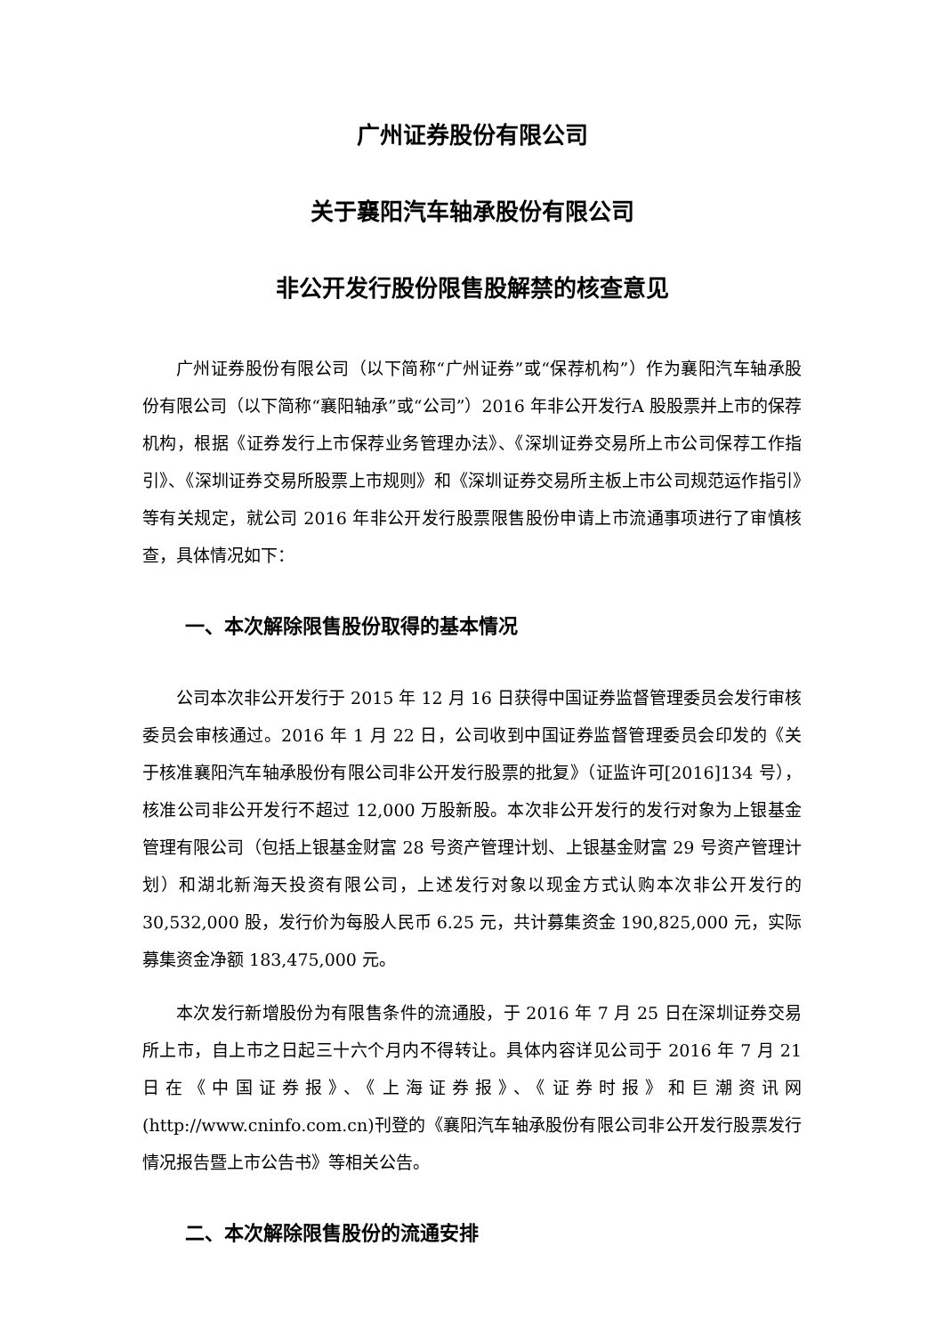广州证券股份有限公司
关于襄阳汽车轴承股份有限公司
非公开发行股份限售股解禁的核查意见
广州证券股份有限公司（以下简称“广州证券”或“保荐机构”）作为襄阳汽车轴承股份有限公司（以下简称“襄阳轴承”或“公司”）2016 年非公开发行A 股股票并上市的保荐机构，根据《证券发行上市保荐业务管理办法》、《深圳证券交易所上市公司保荐工作指引》、《深圳证券交易所股票上市规则》和《深圳证券交易所主板上市公司规范运作指引》等有关规定，就公司 2016 年非公开发行股票限售股份申请上市流通事项进行了审慎核查，具体情况如下：
一、本次解除限售股份取得的基本情况
公司本次非公开发行于 2015 年 12 月 16 日获得中国证券监督管理委员会发行审核委员会审核通过。2016 年 1 月 22 日，公司收到中国证券监督管理委员会印发的《关于核准襄阳汽车轴承股份有限公司非公开发行股票的批复》（证监许可[2016]134 号），核准公司非公开发行不超过 12,000 万股新股。本次非公开发行的发行对象为上银基金管理有限公司（包括上银基金财富 28 号资产管理计划、上银基金财富 29 号资产管理计划）和湖北新海天投资有限公司，上述发行对象以现金方式认购本次非公开发行的 30,532,000 股，发行价为每股人民币 6.25 元，共计募集资金 190,825,000 元，实际募集资金净额 183,475,000 元。
本次发行新增股份为有限售条件的流通股，于 2016 年 7 月 25 日在深圳证券交易所上市，自上市之日起三十六个月内不得转让。具体内容详见公司于 2016 年 7 月 21 日在《中国证券报》、《上海证券报》、《证券时报》和巨潮资讯网(http://www.cninfo.com.cn)刊登的《襄阳汽车轴承股份有限公司非公开发行股票发行情况报告暨上市公告书》等相关公告。
二、本次解除限售股份的流通安排